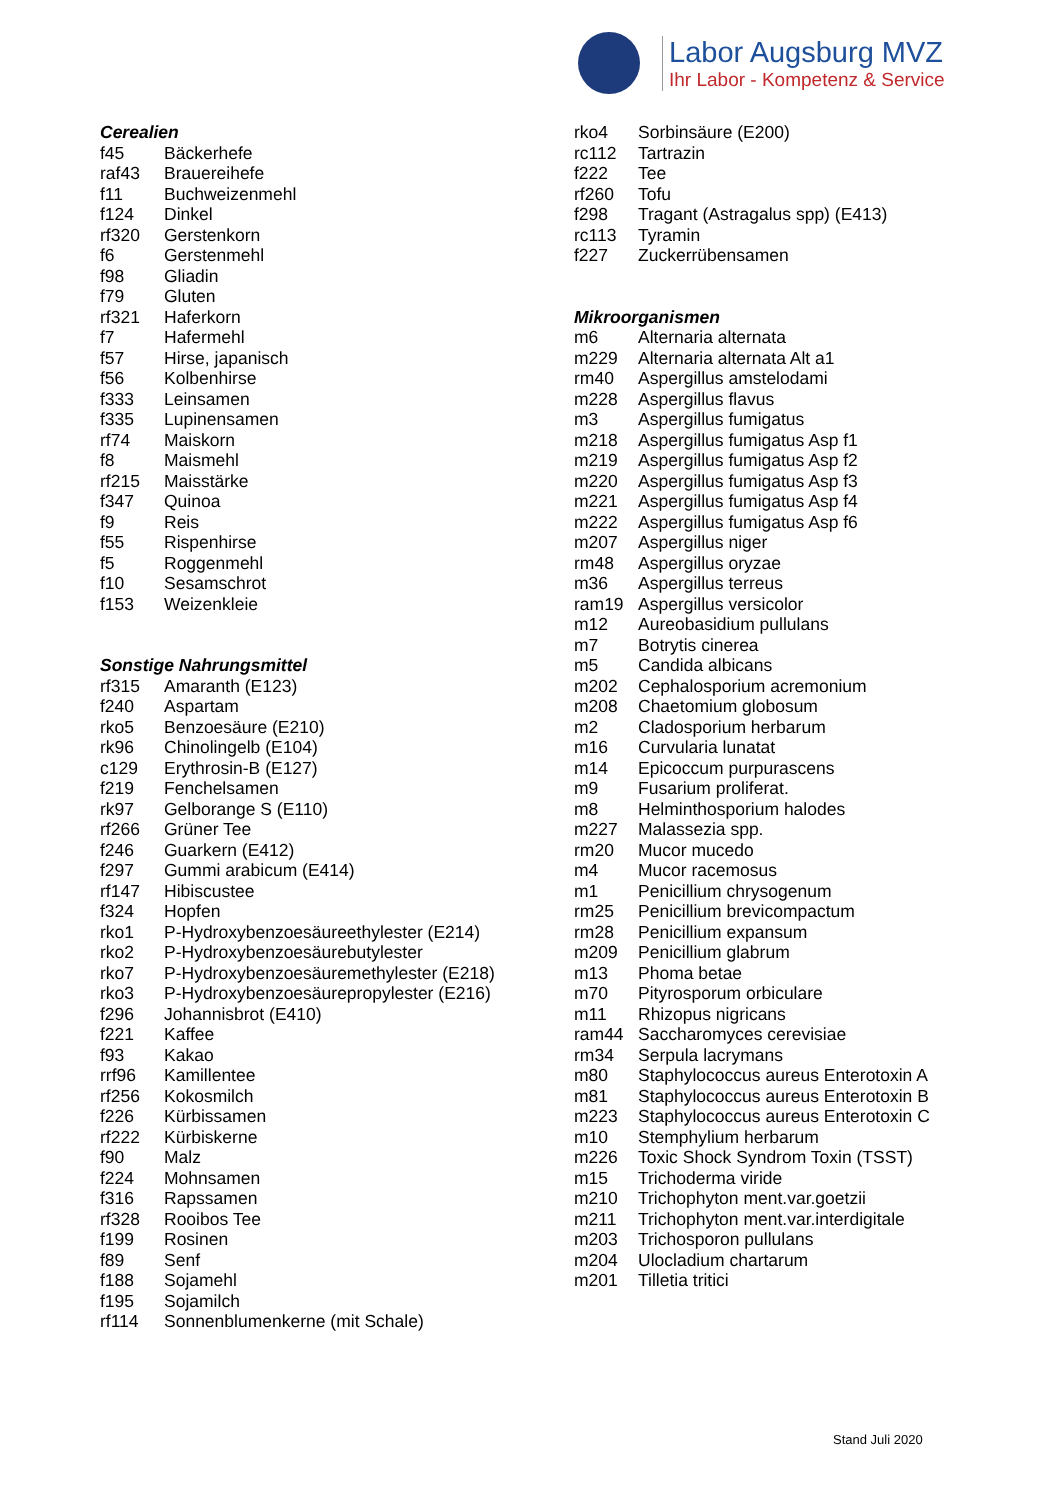Labor Augsburg MVZ
Ihr Labor - Kompetenz & Service
Cerealien
| f45 | Bäckerhefe |
| raf43 | Brauereihefe |
| f11 | Buchweizenmehl |
| f124 | Dinkel |
| rf320 | Gerstenkorn |
| f6 | Gerstenmehl |
| f98 | Gliadin |
| f79 | Gluten |
| rf321 | Haferkorn |
| f7 | Hafermehl |
| f57 | Hirse, japanisch |
| f56 | Kolbenhirse |
| f333 | Leinsamen |
| f335 | Lupinensamen |
| rf74 | Maiskorn |
| f8 | Maismehl |
| rf215 | Maisstärke |
| f347 | Quinoa |
| f9 | Reis |
| f55 | Rispenhirse |
| f5 | Roggenmehl |
| f10 | Sesamschrot |
| f153 | Weizenkleie |
Sonstige Nahrungsmittel
| rf315 | Amaranth (E123) |
| f240 | Aspartam |
| rko5 | Benzoesäure (E210) |
| rk96 | Chinolingelb (E104) |
| c129 | Erythrosin-B (E127) |
| f219 | Fenchelsamen |
| rk97 | Gelborange S (E110) |
| rf266 | Grüner Tee |
| f246 | Guarkern (E412) |
| f297 | Gummi arabicum (E414) |
| rf147 | Hibiscustee |
| f324 | Hopfen |
| rko1 | P-Hydroxybenzoesäureethylester (E214) |
| rko2 | P-Hydroxybenzoesäurebutylester |
| rko7 | P-Hydroxybenzoesäuremethylester (E218) |
| rko3 | P-Hydroxybenzoesäurepropylester (E216) |
| f296 | Johannisbrot (E410) |
| f221 | Kaffee |
| f93 | Kakao |
| rrf96 | Kamillentee |
| rf256 | Kokosmilch |
| f226 | Kürbissamen |
| rf222 | Kürbiskerne |
| f90 | Malz |
| f224 | Mohnsamen |
| f316 | Rapssamen |
| rf328 | Rooibos Tee |
| f199 | Rosinen |
| f89 | Senf |
| f188 | Sojamehl |
| f195 | Sojamilch |
| rf114 | Sonnenblumenkerne (mit Schale) |
| rko4 | Sorbinsäure (E200) |
| rc112 | Tartrazin |
| f222 | Tee |
| rf260 | Tofu |
| f298 | Tragant (Astragalus spp) (E413) |
| rc113 | Tyramin |
| f227 | Zuckerrübensamen |
Mikroorganismen
| m6 | Alternaria alternata |
| m229 | Alternaria alternata Alt a1 |
| rm40 | Aspergillus amstelodami |
| m228 | Aspergillus flavus |
| m3 | Aspergillus fumigatus |
| m218 | Aspergillus fumigatus Asp f1 |
| m219 | Aspergillus fumigatus Asp f2 |
| m220 | Aspergillus fumigatus Asp f3 |
| m221 | Aspergillus fumigatus Asp f4 |
| m222 | Aspergillus fumigatus Asp f6 |
| m207 | Aspergillus niger |
| rm48 | Aspergillus oryzae |
| m36 | Aspergillus terreus |
| ram19 | Aspergillus versicolor |
| m12 | Aureobasidium pullulans |
| m7 | Botrytis cinerea |
| m5 | Candida albicans |
| m202 | Cephalosporium acremonium |
| m208 | Chaetomium globosum |
| m2 | Cladosporium herbarum |
| m16 | Curvularia lunatat |
| m14 | Epicoccum purpurascens |
| m9 | Fusarium proliferat. |
| m8 | Helminthosporium halodes |
| m227 | Malassezia spp. |
| rm20 | Mucor mucedo |
| m4 | Mucor racemosus |
| m1 | Penicillium chrysogenum |
| rm25 | Penicillium brevicompactum |
| rm28 | Penicillium expansum |
| m209 | Penicillium glabrum |
| m13 | Phoma betae |
| m70 | Pityrosporum orbiculare |
| m11 | Rhizopus nigricans |
| ram44 | Saccharomyces cerevisiae |
| rm34 | Serpula lacrymans |
| m80 | Staphylococcus aureus Enterotoxin A |
| m81 | Staphylococcus aureus Enterotoxin B |
| m223 | Staphylococcus aureus Enterotoxin C |
| m10 | Stemphylium herbarum |
| m226 | Toxic Shock Syndrom Toxin (TSST) |
| m15 | Trichoderma viride |
| m210 | Trichophyton ment.var.goetzii |
| m211 | Trichophyton ment.var.interdigitale |
| m203 | Trichosporon pullulans |
| m204 | Ulocladium chartarum |
| m201 | Tilletia tritici |
Stand Juli 2020